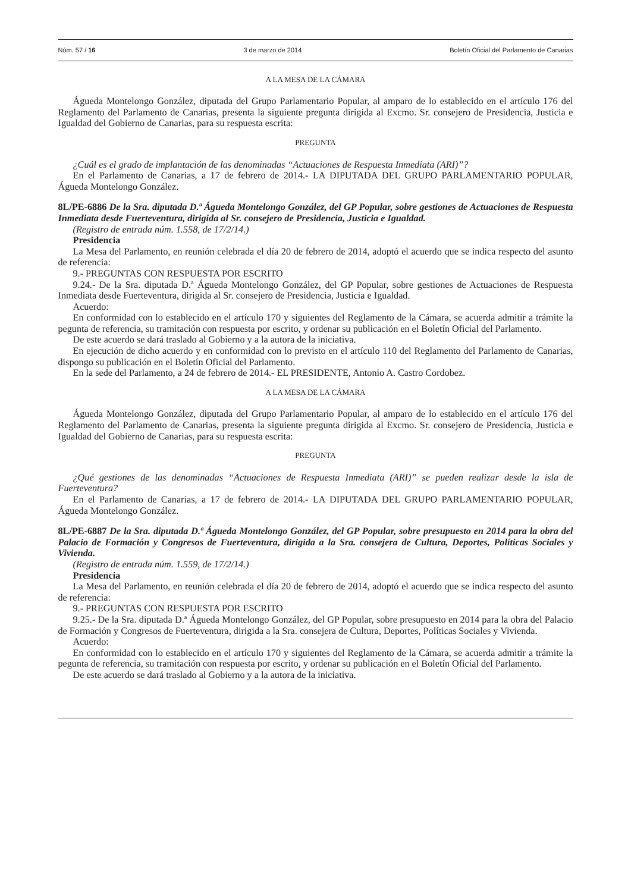Núm. 57 / 16 3 de marzo de 2014 Boletín Oficial del Parlamento de Canarias
A LA MESA DE LA CÁMARA
Águeda Montelongo González, diputada del Grupo Parlamentario Popular, al amparo de lo establecido en el artículo 176 del Reglamento del Parlamento de Canarias, presenta la siguiente pregunta dirigida al Excmo. Sr. consejero de Presidencia, Justicia e Igualdad del Gobierno de Canarias, para su respuesta escrita:
PREGUNTA
¿Cuál es el grado de implantación de las denominadas “Actuaciones de Respuesta Inmediata (ARI)”?
En el Parlamento de Canarias, a 17 de febrero de 2014.- LA DIPUTADA DEL GRUPO PARLAMENTARIO POPULAR, Águeda Montelongo González.
8L/PE-6886 De la Sra. diputada D.ª Águeda Montelongo González, del GP Popular, sobre gestiones de Actuaciones de Respuesta Inmediata desde Fuerteventura, dirigida al Sr. consejero de Presidencia, Justicia e Igualdad.
(Registro de entrada núm. 1.558, de 17/2/14.)
Presidencia
La Mesa del Parlamento, en reunión celebrada el día 20 de febrero de 2014, adoptó el acuerdo que se indica respecto del asunto de referencia:
9.- PREGUNTAS CON RESPUESTA POR ESCRITO
9.24.- De la Sra. diputada D.ª Águeda Montelongo González, del GP Popular, sobre gestiones de Actuaciones de Respuesta Inmediata desde Fuerteventura, dirigida al Sr. consejero de Presidencia, Justicia e Igualdad.
Acuerdo:
En conformidad con lo establecido en el artículo 170 y siguientes del Reglamento de la Cámara, se acuerda admitir a trámite la pegunta de referencia, su tramitación con respuesta por escrito, y ordenar su publicación en el Boletín Oficial del Parlamento.
De este acuerdo se dará traslado al Gobierno y a la autora de la iniciativa.
En ejecución de dicho acuerdo y en conformidad con lo previsto en el artículo 110 del Reglamento del Parlamento de Canarias, dispongo su publicación en el Boletín Oficial del Parlamento.
En la sede del Parlamento, a 24 de febrero de 2014.- EL PRESIDENTE, Antonio A. Castro Cordobez.
A LA MESA DE LA CÁMARA
Águeda Montelongo González, diputada del Grupo Parlamentario Popular, al amparo de lo establecido en el artículo 176 del Reglamento del Parlamento de Canarias, presenta la siguiente pregunta dirigida al Excmo. Sr. consejero de Presidencia, Justicia e Igualdad del Gobierno de Canarias, para su respuesta escrita:
PREGUNTA
¿Qué gestiones de las denominadas “Actuaciones de Respuesta Inmediata (ARI)” se pueden realizar desde la isla de Fuerteventura?
En el Parlamento de Canarias, a 17 de febrero de 2014.- LA DIPUTADA DEL GRUPO PARLAMENTARIO POPULAR, Águeda Montelongo González.
8L/PE-6887 De la Sra. diputada D.ª Águeda Montelongo González, del GP Popular, sobre presupuesto en 2014 para la obra del Palacio de Formación y Congresos de Fuerteventura, dirigida a la Sra. consejera de Cultura, Deportes, Políticas Sociales y Vivienda.
(Registro de entrada núm. 1.559, de 17/2/14.)
Presidencia
La Mesa del Parlamento, en reunión celebrada el día 20 de febrero de 2014, adoptó el acuerdo que se indica respecto del asunto de referencia:
9.- PREGUNTAS CON RESPUESTA POR ESCRITO
9.25.- De la Sra. diputada D.ª Águeda Montelongo González, del GP Popular, sobre presupuesto en 2014 para la obra del Palacio de Formación y Congresos de Fuerteventura, dirigida a la Sra. consejera de Cultura, Deportes, Políticas Sociales y Vivienda.
Acuerdo:
En conformidad con lo establecido en el artículo 170 y siguientes del Reglamento de la Cámara, se acuerda admitir a trámite la pegunta de referencia, su tramitación con respuesta por escrito, y ordenar su publicación en el Boletín Oficial del Parlamento.
De este acuerdo se dará traslado al Gobierno y a la autora de la iniciativa.